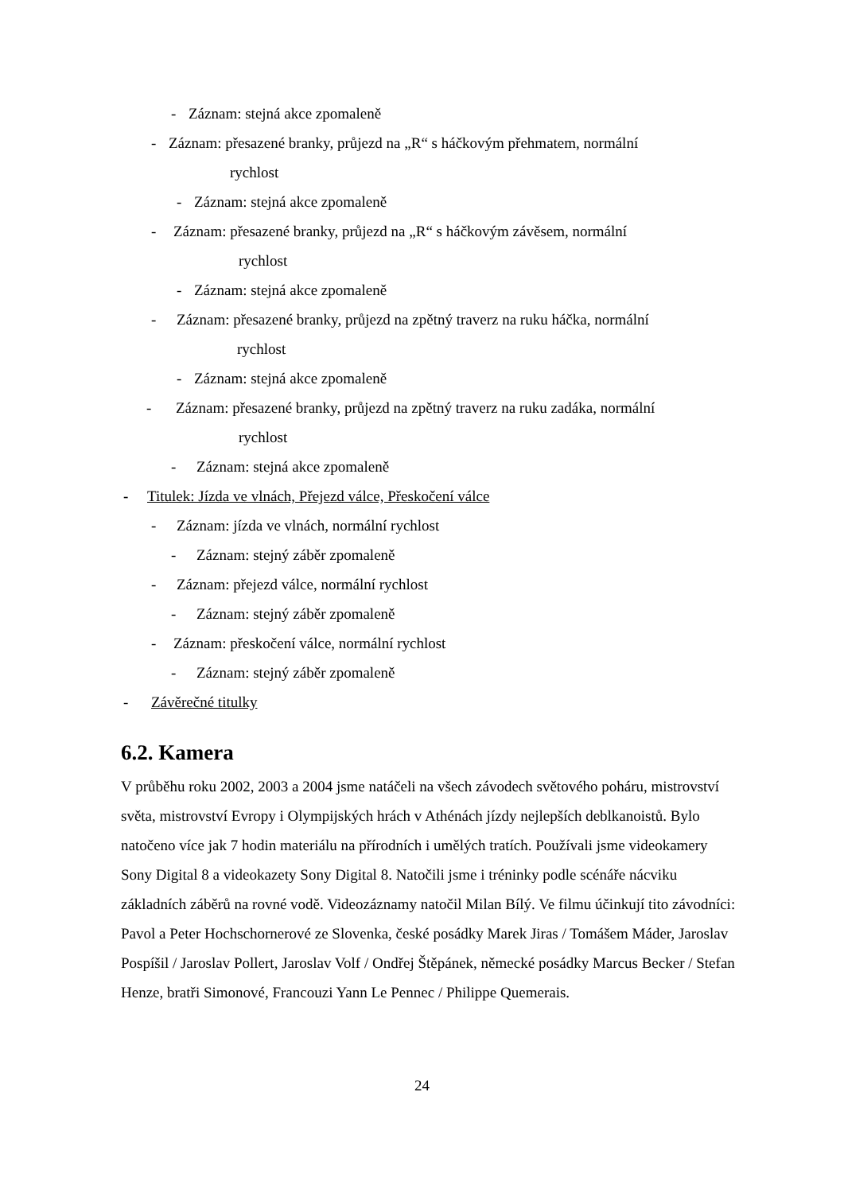- Záznam: stejná akce zpomaleně
- Záznam: přesazené branky, průjezd na „R“ s háčkovým přehmatem, normální
rychlost
- Záznam: stejná akce zpomaleně
- Záznam: přesazené branky, průjezd na „R“ s háčkovým závěsem, normální
rychlost
- Záznam: stejná akce zpomaleně
- Záznam: přesazené branky, průjezd na zpětný traverz na ruku háčka, normální
rychlost
- Záznam: stejná akce zpomaleně
- Záznam: přesazené branky, průjezd na zpětný traverz na ruku zadáka, normální
rychlost
- Záznam: stejná akce zpomaleně
- Titulek: Jízda ve vlnách, Přejezd válce, Přeskočení válce
- Záznam: jízda ve vlnách, normální rychlost
- Záznam: stejný záběr zpomaleně
- Záznam: přejezd válce, normální rychlost
- Záznam: stejný záběr zpomaleně
- Záznam: přeskočení válce, normální rychlost
- Záznam: stejný záběr zpomaleně
- Závěrečné titulky
6.2. Kamera
V průběhu roku 2002, 2003 a 2004 jsme natáčeli na všech závodech světového poháru, mistrovství světa, mistrovství Evropy i Olympijských hrách v Athénách jízdy nejlepších deblkanoistů. Bylo natočeno více jak 7 hodin materiálu na přírodních i umělých tratích. Používali jsme videokamery Sony Digital 8 a videokazety Sony Digital 8. Natočili jsme i tréninky podle scénáře nácviku základních záběrů na rovné vodě. Videozáznamy natočil Milan Bílý. Ve filmu účinkují tito závodníci: Pavol a Peter Hochschornerové ze Slovenka, české posádky Marek Jiras / Tomášem Máder, Jaroslav Pospíšil / Jaroslav Pollert, Jaroslav Volf / Ondřej Štěpánek, německé posádky Marcus Becker / Stefan Henze, bratři Simonové, Francouzi Yann Le Pennec / Philippe Quemerais.
24